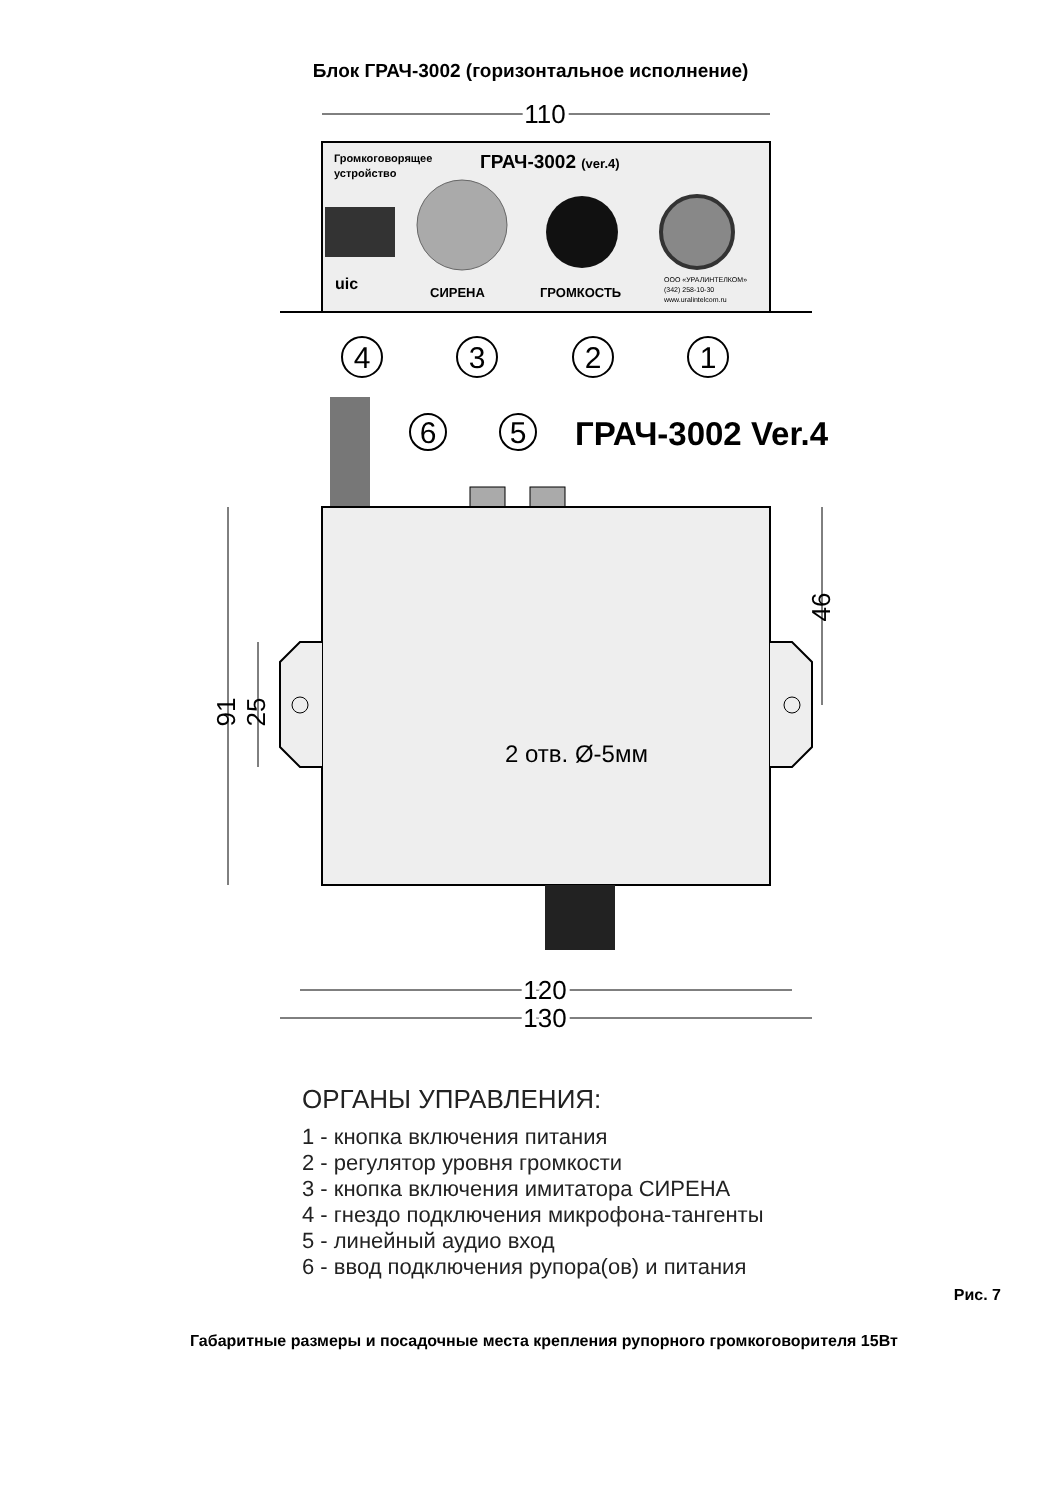Блок ГРАЧ-3002 (горизонтальное исполнение)
110
Громкоговорящее
устройство
ГРАЧ-3002 (ver.4)
СИРЕНА
ГРОМКОСТЬ
ООО «УРАЛИНТЕЛКОМ»
(342) 258-10-30
www.uralintelcom.ru
uic
4
3
2
1
6
5
ГРАЧ-3002 Ver.4
2 отв. Ø-5мм
91
25
46
120
130
ОРГАНЫ УПРАВЛЕНИЯ:
1 - кнопка включения питания
2 - регулятор уровня громкости
3 - кнопка включения имитатора СИРЕНА
4 - гнездо подключения микрофона-тангенты
5 - линейный аудио вход
6 - ввод подключения рупора(ов) и питания
Рис. 7
Габаритные размеры и посадочные места крепления рупорного громкоговорителя 15Вт